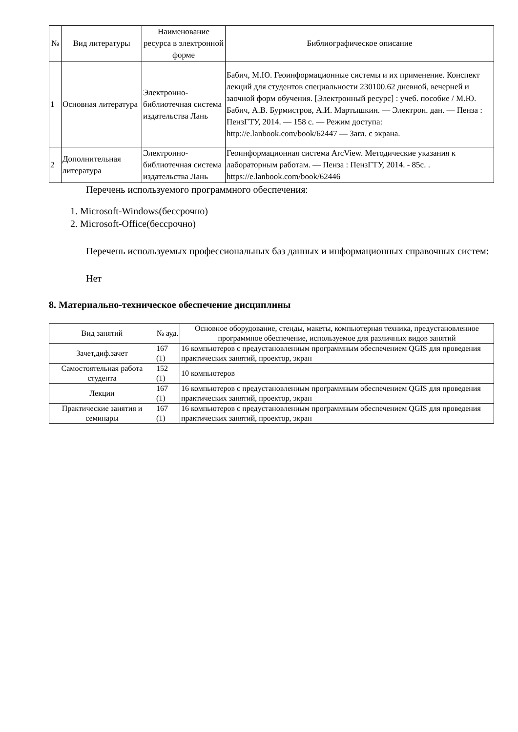| № | Вид литературы | Наименование ресурса в электронной форме | Библиографическое описание |
| --- | --- | --- | --- |
| 1 | Основная литература | Электронно-библиотечная система издательства Лань | Бабич, М.Ю. Геоинформационные системы и их применение. Конспект лекций для студентов специальности 230100.62 дневной, вечерней и заочной форм обучения. [Электронный ресурс] : учеб. пособие / М.Ю. Бабич, А.В. Бурмистров, А.И. Мартышкин. — Электрон. дан. — Пенза : ПензГТУ, 2014. — 158 с. — Режим доступа: http://e.lanbook.com/book/62447 — Загл. с экрана. |
| 2 | Дополнительная литература | Электронно-библиотечная система издательства Лань | Геоинформационная система ArcView. Методические указания к лабораторным работам. — Пенза : ПензГТУ, 2014. - 85с. . https://e.lanbook.com/book/62446 |
Перечень используемого программного обеспечения:
1. Microsoft-Windows(бессрочно)
2. Microsoft-Office(бессрочно)
Перечень используемых профессиональных баз данных и информационных справочных систем:
Нет
8. Материально-техническое обеспечение дисциплины
| Вид занятий | № ауд. | Основное оборудование, стенды, макеты, компьютерная техника, предустановленное программное обеспечение, используемое для различных видов занятий |
| --- | --- | --- |
| Зачет,диф.зачет | 167 (1) | 16 компьютеров с предустановленным программным обеспечением QGIS для проведения практических занятий, проектор, экран |
| Самостоятельная работа студента | 152 (1) | 10 компьютеров |
| Лекции | 167 (1) | 16 компьютеров с предустановленным программным обеспечением QGIS для проведения практических занятий, проектор, экран |
| Практические занятия и семинары | 167 (1) | 16 компьютеров с предустановленным программным обеспечением QGIS для проведения практических занятий, проектор, экран |